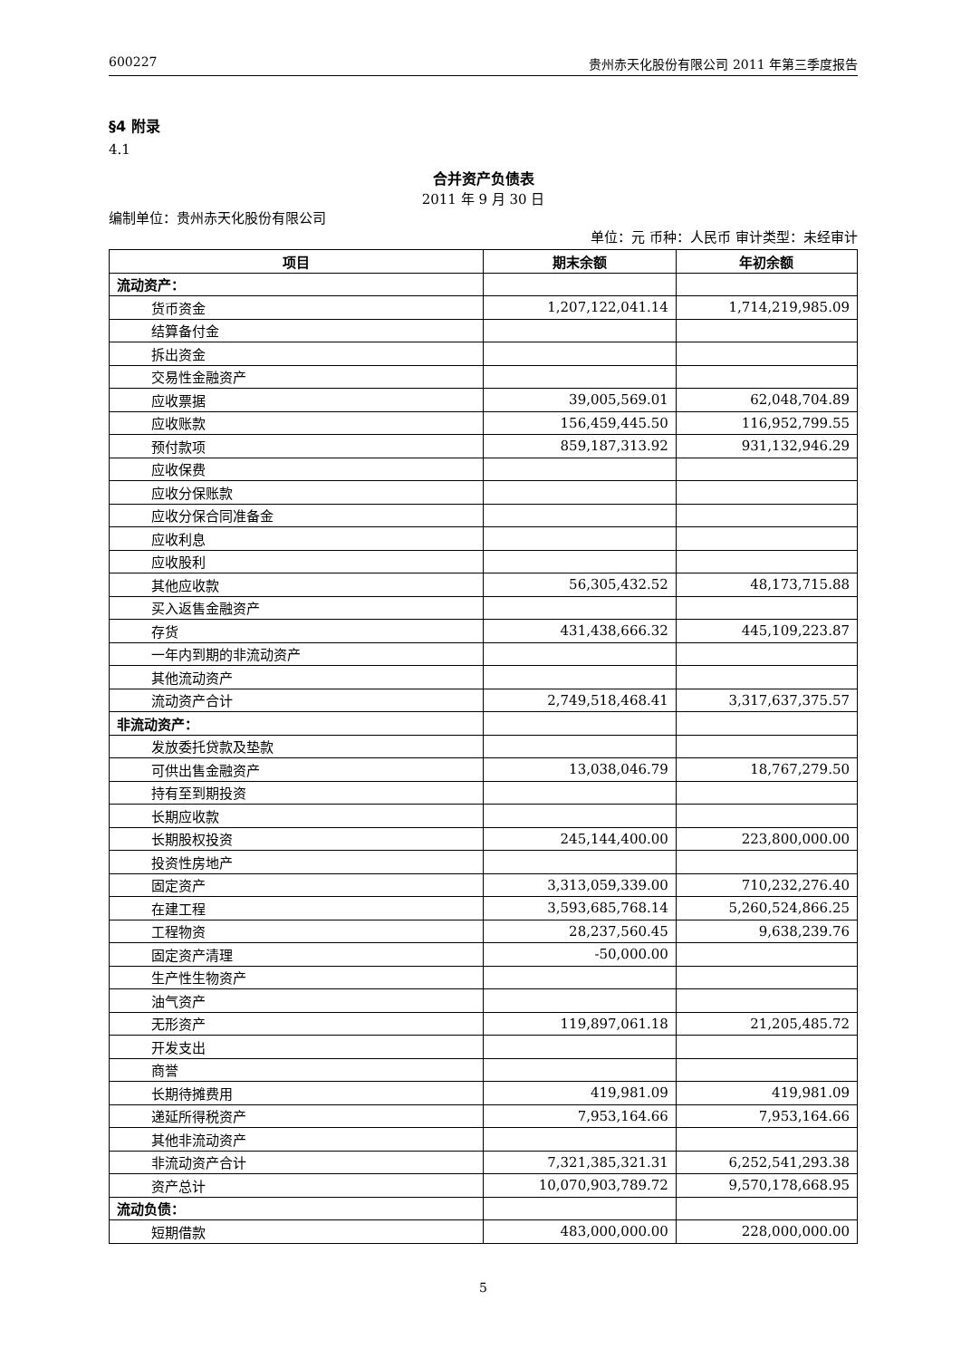600227 贵州赤天化股份有限公司 2011 年第三季度报告
§4 附录
4.1
合并资产负债表
2011 年 9 月 30 日
编制单位：贵州赤天化股份有限公司
单位：元 币种：人民币 审计类型：未经审计
| 项目 | 期末余额 | 年初余额 |
| --- | --- | --- |
| 流动资产： | | |
| 货币资金 | 1,207,122,041.14 | 1,714,219,985.09 |
| 结算备付金 | | |
| 拆出资金 | | |
| 交易性金融资产 | | |
| 应收票据 | 39,005,569.01 | 62,048,704.89 |
| 应收账款 | 156,459,445.50 | 116,952,799.55 |
| 预付款项 | 859,187,313.92 | 931,132,946.29 |
| 应收保费 | | |
| 应收分保账款 | | |
| 应收分保合同准备金 | | |
| 应收利息 | | |
| 应收股利 | | |
| 其他应收款 | 56,305,432.52 | 48,173,715.88 |
| 买入返售金融资产 | | |
| 存货 | 431,438,666.32 | 445,109,223.87 |
| 一年内到期的非流动资产 | | |
| 其他流动资产 | | |
| 流动资产合计 | 2,749,518,468.41 | 3,317,637,375.57 |
| 非流动资产： | | |
| 发放委托贷款及垫款 | | |
| 可供出售金融资产 | 13,038,046.79 | 18,767,279.50 |
| 持有至到期投资 | | |
| 长期应收款 | | |
| 长期股权投资 | 245,144,400.00 | 223,800,000.00 |
| 投资性房地产 | | |
| 固定资产 | 3,313,059,339.00 | 710,232,276.40 |
| 在建工程 | 3,593,685,768.14 | 5,260,524,866.25 |
| 工程物资 | 28,237,560.45 | 9,638,239.76 |
| 固定资产清理 | -50,000.00 | |
| 生产性生物资产 | | |
| 油气资产 | | |
| 无形资产 | 119,897,061.18 | 21,205,485.72 |
| 开发支出 | | |
| 商誉 | | |
| 长期待摊费用 | 419,981.09 | 419,981.09 |
| 递延所得税资产 | 7,953,164.66 | 7,953,164.66 |
| 其他非流动资产 | | |
| 非流动资产合计 | 7,321,385,321.31 | 6,252,541,293.38 |
| 资产总计 | 10,070,903,789.72 | 9,570,178,668.95 |
| 流动负债： | | |
| 短期借款 | 483,000,000.00 | 228,000,000.00 |
5